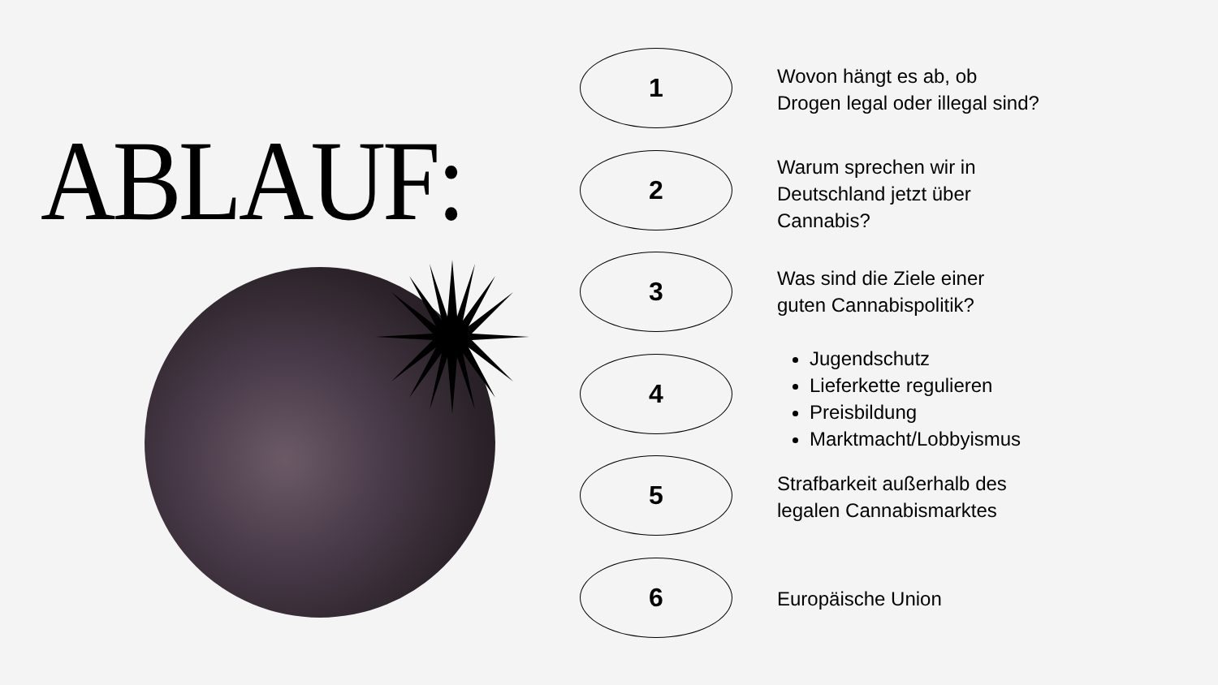ABLAUF:
1
Wovon hängt es ab, ob
Drogen legal oder illegal sind?
2
Warum sprechen wir in
Deutschland jetzt über
Cannabis?
3
Was sind die Ziele einer
guten Cannabispolitik?
Jugendschutz
Lieferkette regulieren
Preisbildung
Marktmacht/Lobbyismus
4
5
Strafbarkeit außerhalb des
legalen Cannabismarktes
6
Europäische Union